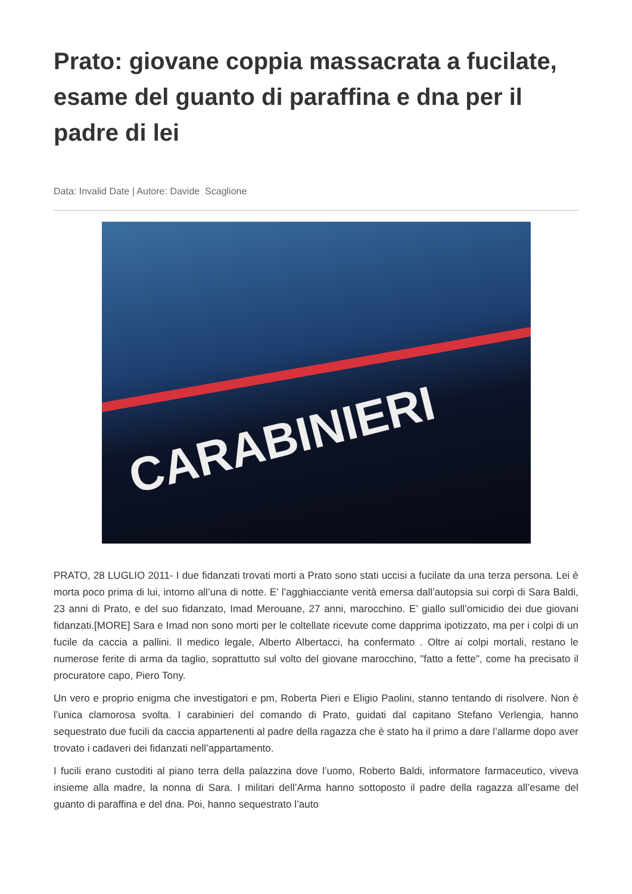Prato: giovane coppia massacrata a fucilate, esame del guanto di paraffina e dna per il padre di lei
Data: Invalid Date | Autore: Davide Scaglione
CARABINIERI
PRATO, 28 LUGLIO 2011- I due fidanzati trovati morti a Prato sono stati uccisi a fucilate da una terza persona. Lei è morta poco prima di lui, intorno all’una di notte. E’ l’agghiacciante verità emersa dall’autopsia sui corpi di Sara Baldi, 23 anni di Prato, e del suo fidanzato, Imad Merouane, 27 anni, marocchino. E’ giallo sull’omicidio dei due giovani fidanzati.[MORE] Sara e Imad non sono morti per le coltellate ricevute come dapprima ipotizzato, ma per i colpi di un fucile da caccia a pallini. Il medico legale, Alberto Albertacci, ha confermato . Oltre ai colpi mortali, restano le numerose ferite di arma da taglio, soprattutto sul volto del giovane marocchino, "fatto a fette", come ha precisato il procuratore capo, Piero Tony.
Un vero e proprio enigma che investigatori e pm, Roberta Pieri e Eligio Paolini, stanno tentando di risolvere. Non è l’unica clamorosa svolta. I carabinieri del comando di Prato, guidati dal capitano Stefano Verlengia, hanno sequestrato due fucili da caccia appartenenti al padre della ragazza che è stato ha il primo a dare l’allarme dopo aver trovato i cadaveri dei fidanzati nell’appartamento.
I fucili erano custoditi al piano terra della palazzina dove l’uomo, Roberto Baldi, informatore farmaceutico, viveva insieme alla madre, la nonna di Sara. I militari dell’Arma hanno sottoposto il padre della ragazza all’esame del guanto di paraffina e del dna. Poi, hanno sequestrato l’auto